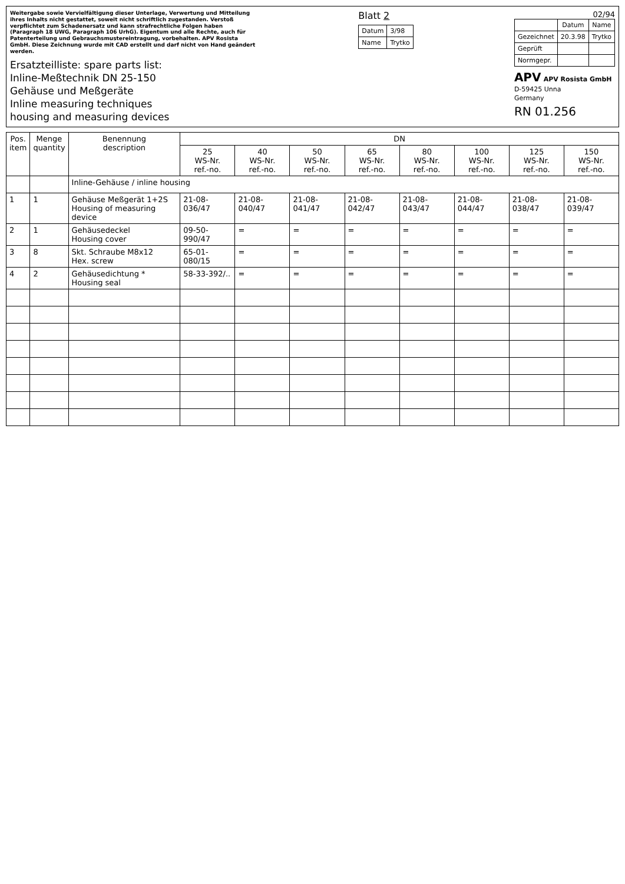Weitergabe sowie Vervielfältigung dieser Unterlage, Verwertung und Mitteilung ihres Inhalts nicht gestattet, soweit nicht schriftlich zugestanden. Verstoß verpflichtet zum Schadenersatz und kann strafrechtliche Folgen haben (Paragraph 18 UWG, Paragraph 106 UrhG). Eigentum und alle Rechte, auch für Patenterteilung und Gebrauchsmustereintragung, vorbehalten. APV Rosista GmbH. Diese Zeichnung wurde mit CAD erstellt und darf nicht von Hand geändert werden.
Ersatzteilliste: spare parts list:
Inline-Meßtechnik DN 25-150
Gehäuse und Meßgeräte
Inline measuring techniques
housing and measuring devices
Blatt 2
| Datum | 3/98 |
| Name | Trytko |
02/94
| | Datum | Name |
| --- | --- | --- |
| Gezeichnet | 20.3.98 | Trytko |
| Geprüft | | |
| Normgepr. | | |
APV APV Rosista GmbH
D-59425 Unna
Germany
RN 01.256
| Pos. item | Menge quantity | Benennung description | DN | | | | | | | |
| --- | --- | --- | --- | --- | --- | --- | --- | --- | --- | --- |
| | | | 25 WS-Nr. ref.-no. | 40 WS-Nr. ref.-no. | 50 WS-Nr. ref.-no. | 65 WS-Nr. ref.-no. | 80 WS-Nr. ref.-no. | 100 WS-Nr. ref.-no. | 125 WS-Nr. ref.-no. | 150 WS-Nr. ref.-no. |
| | | Inline-Gehäuse / inline housing | | | | | | | | |
| 1 | 1 | Gehäuse Meßgerät 1+2S Housing of measuring device | 21-08-036/47 | 21-08-040/47 | 21-08-041/47 | 21-08-042/47 | 21-08-043/47 | 21-08-044/47 | 21-08-038/47 | 21-08-039/47 |
| 2 | 1 | Gehäusedeckel Housing cover | 09-50-990/47 | = | = | = | = | = | = | = |
| 3 | 8 | Skt. Schraube M8x12 Hex. screw | 65-01-080/15 | = | = | = | = | = | = | = |
| 4 | 2 | Gehäusedichtung * Housing seal | 58-33-392/.. | = | = | = | = | = | = | = |